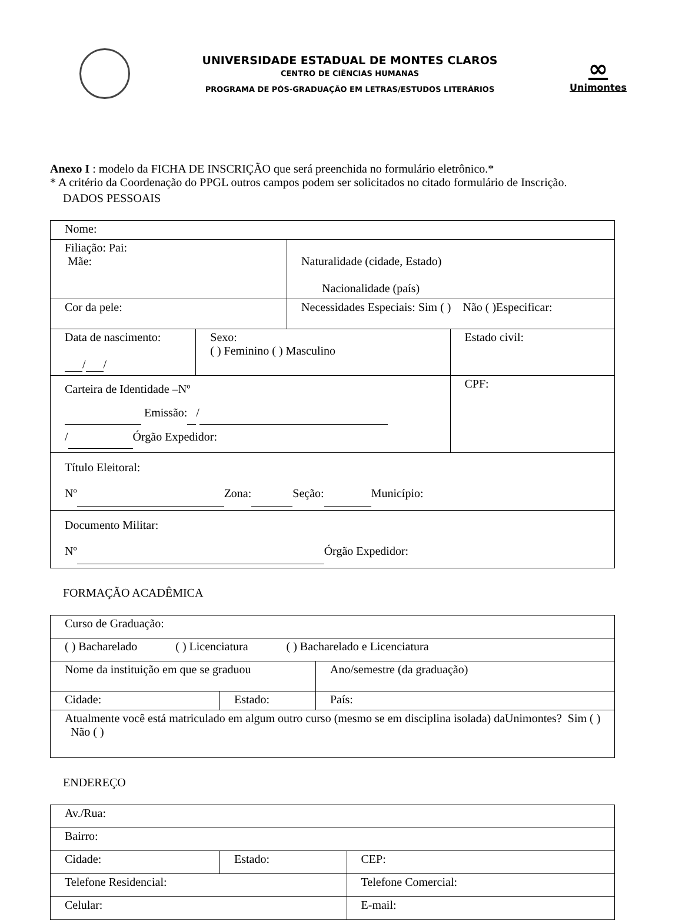UNIVERSIDADE ESTADUAL DE MONTES CLAROS
CENTRO DE CIÊNCIAS HUMANAS
PROGRAMA DE PÓS-GRADUAÇÃO EM LETRAS/ESTUDOS LITERÁRIOS
∞
Unimontes
Anexo I : modelo da FICHA DE INSCRIÇÃO que será preenchida no formulário eletrônico.*
* A critério da Coordenação do PPGL outros campos podem ser solicitados no citado formulário de Inscrição.
DADOS PESSOAIS
| Nome: | | | |
| Filiação: Pai: Mãe: | | Naturalidade (cidade, Estado) Nacionalidade (país) | |
| Cor da pele: | | Necessidades Especiais: Sim ( ) Não ( )Especificar: | |
| Data de nascimento: / / | Sexo: ( ) Feminino ( ) Masculino | | Estado civil: |
| Carteira de Identidade –Nº Emissão: / / Órgão Expedidor: | | | CPF: |
| Título Eleitoral: Nº Zona: Seção: Município: | | | |
| Documento Militar: Nº Órgão Expedidor: | | | |
FORMAÇÃO ACADÊMICA
| Curso de Graduação: | | |
| ( ) Bacharelado ( ) Licenciatura ( ) Bacharelado e Licenciatura | | |
| Nome da instituição em que se graduou | | Ano/semestre (da graduação) |
| Cidade: | Estado: | País: |
| Atualmente você está matriculado em algum outro curso (mesmo se em disciplina isolada) daUnimontes? Sim ( ) Não ( ) | | |
ENDEREÇO
| Av./Rua: | | |
| Bairro: | | |
| Cidade: | Estado: | CEP: |
| Telefone Residencial: | | Telefone Comercial: |
| Celular: | | E-mail: |